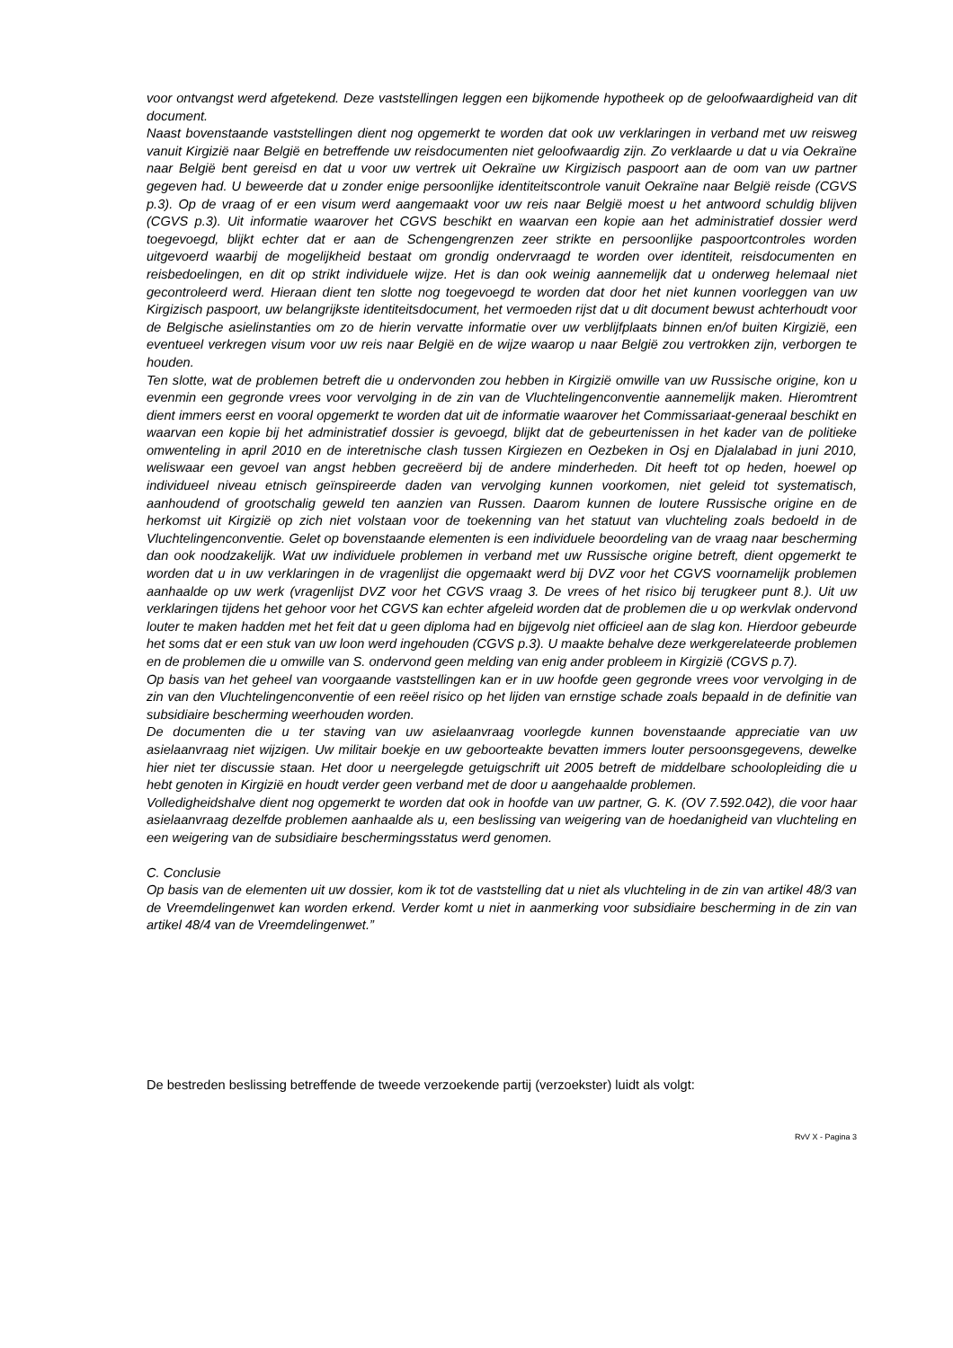voor ontvangst werd afgetekend. Deze vaststellingen leggen een bijkomende hypotheek op de geloofwaardigheid van dit document.
Naast bovenstaande vaststellingen dient nog opgemerkt te worden dat ook uw verklaringen in verband met uw reisweg vanuit Kirgizië naar België en betreffende uw reisdocumenten niet geloofwaardig zijn. Zo verklaarde u dat u via Oekraïne naar België bent gereisd en dat u voor uw vertrek uit Oekraïne uw Kirgizisch paspoort aan de oom van uw partner gegeven had. U beweerde dat u zonder enige persoonlijke identiteitscontrole vanuit Oekraïne naar België reisde (CGVS p.3). Op de vraag of er een visum werd aangemaakt voor uw reis naar België moest u het antwoord schuldig blijven (CGVS p.3). Uit informatie waarover het CGVS beschikt en waarvan een kopie aan het administratief dossier werd toegevoegd, blijkt echter dat er aan de Schengengrenzen zeer strikte en persoonlijke paspoortcontroles worden uitgevoerd waarbij de mogelijkheid bestaat om grondig ondervraagd te worden over identiteit, reisdocumenten en reisbedoelingen, en dit op strikt individuele wijze. Het is dan ook weinig aannemelijk dat u onderweg helemaal niet gecontroleerd werd. Hieraan dient ten slotte nog toegevoegd te worden dat door het niet kunnen voorleggen van uw Kirgizisch paspoort, uw belangrijkste identiteitsdocument, het vermoeden rijst dat u dit document bewust achterhoudt voor de Belgische asielinstanties om zo de hierin vervatte informatie over uw verblijfplaats binnen en/of buiten Kirgizië, een eventueel verkregen visum voor uw reis naar België en de wijze waarop u naar België zou vertrokken zijn, verborgen te houden.
Ten slotte, wat de problemen betreft die u ondervonden zou hebben in Kirgizië omwille van uw Russische origine, kon u evenmin een gegronde vrees voor vervolging in de zin van de Vluchtelingenconventie aannemelijk maken. Hieromtrent dient immers eerst en vooral opgemerkt te worden dat uit de informatie waarover het Commissariaat-generaal beschikt en waarvan een kopie bij het administratief dossier is gevoegd, blijkt dat de gebeurtenissen in het kader van de politieke omwenteling in april 2010 en de interetnische clash tussen Kirgiezen en Oezbeken in Osj en Djalalabad in juni 2010, weliswaar een gevoel van angst hebben gecreëerd bij de andere minderheden. Dit heeft tot op heden, hoewel op individueel niveau etnisch geïnspireerde daden van vervolging kunnen voorkomen, niet geleid tot systematisch, aanhoudend of grootschalig geweld ten aanzien van Russen. Daarom kunnen de loutere Russische origine en de herkomst uit Kirgizië op zich niet volstaan voor de toekenning van het statuut van vluchteling zoals bedoeld in de Vluchtelingenconventie. Gelet op bovenstaande elementen is een individuele beoordeling van de vraag naar bescherming dan ook noodzakelijk. Wat uw individuele problemen in verband met uw Russische origine betreft, dient opgemerkt te worden dat u in uw verklaringen in de vragenlijst die opgemaakt werd bij DVZ voor het CGVS voornamelijk problemen aanhaalde op uw werk (vragenlijst DVZ voor het CGVS vraag 3. De vrees of het risico bij terugkeer punt 8.). Uit uw verklaringen tijdens het gehoor voor het CGVS kan echter afgeleid worden dat de problemen die u op werkvlak ondervond louter te maken hadden met het feit dat u geen diploma had en bijgevolg niet officieel aan de slag kon. Hierdoor gebeurde het soms dat er een stuk van uw loon werd ingehouden (CGVS p.3). U maakte behalve deze werkgerelateerde problemen en de problemen die u omwille van S. ondervond geen melding van enig ander probleem in Kirgizië (CGVS p.7).
Op basis van het geheel van voorgaande vaststellingen kan er in uw hoofde geen gegronde vrees voor vervolging in de zin van den Vluchtelingenconventie of een reëel risico op het lijden van ernstige schade zoals bepaald in de definitie van subsidiaire bescherming weerhouden worden.
De documenten die u ter staving van uw asielaanvraag voorlegde kunnen bovenstaande appreciatie van uw asielaanvraag niet wijzigen. Uw militair boekje en uw geboorteakte bevatten immers louter persoonsgegevens, dewelke hier niet ter discussie staan. Het door u neergelegde getuigschrift uit 2005 betreft de middelbare schoolopleiding die u hebt genoten in Kirgizië en houdt verder geen verband met de door u aangehaalde problemen.
Volledigheidshalve dient nog opgemerkt te worden dat ook in hoofde van uw partner, G. K. (OV 7.592.042), die voor haar asielaanvraag dezelfde problemen aanhaalde als u, een beslissing van weigering van de hoedanigheid van vluchteling en een weigering van de subsidiaire beschermingsstatus werd genomen.
C. Conclusie
Op basis van de elementen uit uw dossier, kom ik tot de vaststelling dat u niet als vluchteling in de zin van artikel 48/3 van de Vreemdelingenwet kan worden erkend. Verder komt u niet in aanmerking voor subsidiaire bescherming in de zin van artikel 48/4 van de Vreemdelingenwet.”
De bestreden beslissing betreffende de tweede verzoekende partij (verzoekster) luidt als volgt:
RvV X - Pagina 3